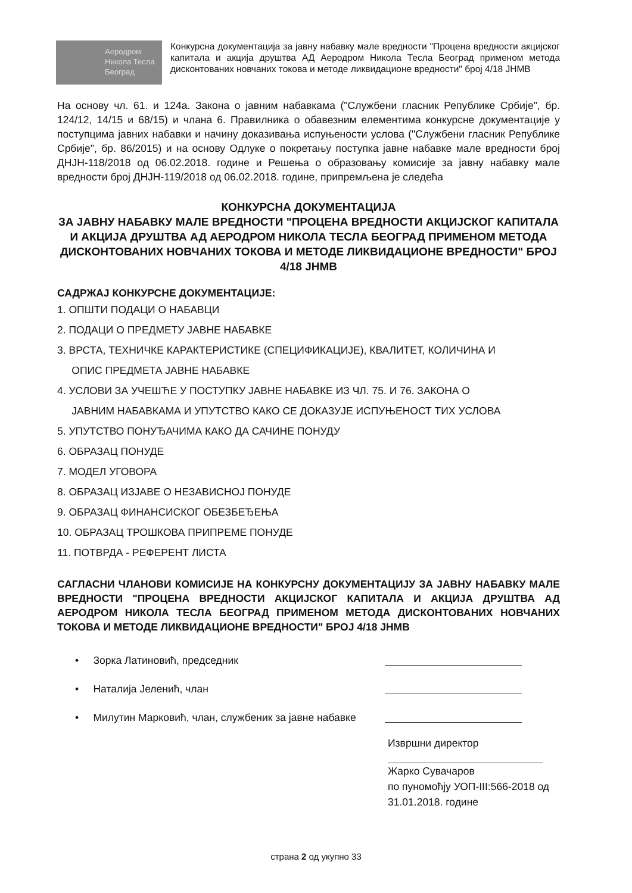Аеродром
Никола Тесла
Београд
Конкурсна документација за јавну набавку мале вредности "Процена вредности акцијског капитала и акција друштва АД Аеродром Никола Тесла Београд применом метода дисконтованих новчаних токова и методе ликвидационе вредности" број 4/18 ЈНМВ
На основу чл. 61. и 124а. Закона о јавним набавкама ("Службени гласник Републике Србије", бр. 124/12, 14/15 и 68/15) и члана 6. Правилника о обавезним елементима конкурсне документације у поступцима јавних набавки и начину доказивања испуњености услова ("Службени гласник Републике Србије", бр. 86/2015) и на основу Одлуке о покретању поступка јавне набавке мале вредности број ДНЈН-118/2018 од 06.02.2018. године и Решења о образовању комисије за јавну набавку мале вредности број ДНЈН-119/2018 од 06.02.2018. године, припремљена је следећа
КОНКУРСНА ДОКУМЕНТАЦИЈА
ЗА ЈАВНУ НАБАВКУ МАЛЕ ВРЕДНОСТИ "ПРОЦЕНА ВРЕДНОСТИ АКЦИЈСКОГ КАПИТАЛА И АКЦИЈА ДРУШТВА АД АЕРОДРОМ НИКОЛА ТЕСЛА БЕОГРАД ПРИМЕНОМ МЕТОДА ДИСКОНТОВАНИХ НОВЧАНИХ ТОКОВА И МЕТОДЕ ЛИКВИДАЦИОНЕ ВРЕДНОСТИ" БРОЈ 4/18 ЈНМВ
САДРЖАЈ КОНКУРСНЕ ДОКУМЕНТАЦИЈЕ:
1. ОПШТИ ПОДАЦИ О НАБАВЦИ
2. ПОДАЦИ О ПРЕДМЕТУ ЈАВНЕ НАБАВКЕ
3. ВРСТА, ТЕХНИЧКЕ КАРАКТЕРИСТИКЕ (СПЕЦИФИКАЦИЈЕ), КВАЛИТЕТ, КОЛИЧИНА И
ОПИС ПРЕДМЕТА ЈАВНЕ НАБАВКЕ
4. УСЛОВИ ЗА УЧЕШЋЕ У ПОСТУПКУ ЈАВНЕ НАБАВКЕ ИЗ ЧЛ. 75. И 76. ЗАКОНА О
ЈАВНИМ НАБАВКАМА И УПУТСТВО КАКО СЕ ДОКАЗУЈЕ ИСПУЊЕНОСТ ТИХ УСЛОВА
5. УПУТСТВО ПОНУЂАЧИМА КАКО ДА САЧИНЕ ПОНУДУ
6. ОБРАЗАЦ ПОНУДЕ
7. МОДЕЛ УГОВОРА
8. ОБРАЗАЦ ИЗЈАВЕ О НЕЗАВИСНОЈ ПОНУДЕ
9. ОБРАЗАЦ ФИНАНСИСКОГ ОБЕЗБЕЂЕЊА
10. ОБРАЗАЦ ТРОШКОВА ПРИПРЕМЕ ПОНУДЕ
11. ПОТВРДА - РЕФЕРЕНТ ЛИСТА
САГЛАСНИ ЧЛАНОВИ КОМИСИЈЕ НА КОНКУРСНУ ДОКУМЕНТАЦИЈУ ЗА ЈАВНУ НАБАВКУ МАЛЕ ВРЕДНОСТИ "ПРОЦЕНА ВРЕДНОСТИ АКЦИЈСКОГ КАПИТАЛА И АКЦИЈА ДРУШТВА АД АЕРОДРОМ НИКОЛА ТЕСЛА БЕОГРАД ПРИМЕНОМ МЕТОДА ДИСКОНТОВАНИХ НОВЧАНИХ ТОКОВА И МЕТОДЕ ЛИКВИДАЦИОНЕ ВРЕДНОСТИ" БРОЈ 4/18 ЈНМВ
• Зорка Латиновић, председник
• Наталија Јеленић, члан
• Милутин Марковић, члан, службеник за јавне набавке
Извршни директор
Жарко Сувачаров
по пуномоћју УОП-III:566-2018 од
31.01.2018. године
страна 2 од укупно 33